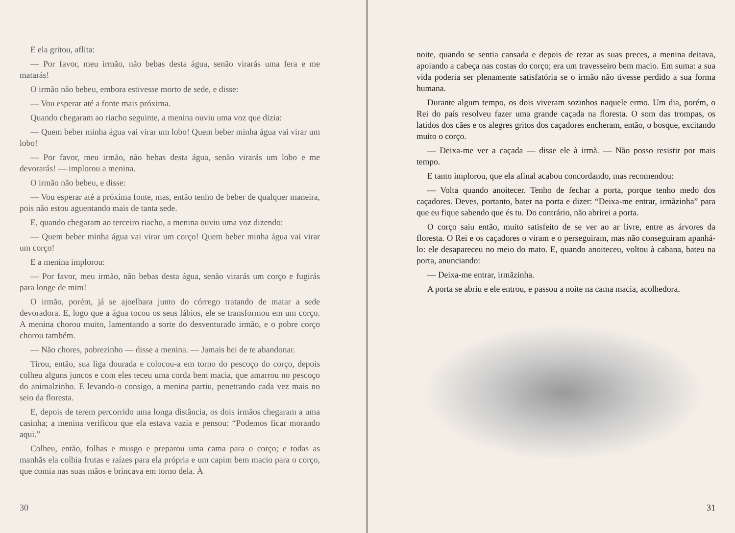E ela gritou, aflita:
— Por favor, meu irmão, não bebas desta água, senão virarás uma fera e me matarás!
O irmão não bebeu, embora estivesse morto de sede, e disse:
— Vou esperar até a fonte mais próxima.
Quando chegaram ao riacho seguinte, a menina ouviu uma voz que dizia:
— Quem beber minha água vai virar um lobo! Quem beber minha água vai virar um lobo!
— Por favor, meu irmão, não bebas desta água, senão virarás um lobo e me devorarás! — implorou a menina.
O irmão não bebeu, e disse:
— Vou esperar até a próxima fonte, mas, então tenho de beber de qualquer maneira, pois não estou aguentando mais de tanta sede.
E, quando chegaram ao terceiro riacho, a menina ouviu uma voz dizendo:
— Quem beber minha água vai virar um corço! Quem beber minha água vai virar um corço!
E a menina implorou:
— Por favor, meu irmão, não bebas desta água, senão virarás um corço e fugirás para longe de mim!
O irmão, porém, já se ajoelhara junto do córrego tratando de matar a sede devoradora. E, logo que a água tocou os seus lábios, ele se transformou em um corço. A menina chorou muito, lamentando a sorte do desventurado irmão, e o pobre corço chorou também.
— Não chores, pobrezinho — disse a menina. — Jamais hei de te abandonar.
Tirou, então, sua liga dourada e colocou-a em torno do pescoço do corço, depois colheu alguns juncos e com eles teceu uma corda bem macia, que amarrou no pescoço do animalzinho. E levando-o consigo, a menina partiu, penetrando cada vez mais no seio da floresta.
E, depois de terem percorrido uma longa distância, os dois irmãos chegaram a uma casinha; a menina verificou que ela estava vazia e pensou: “Podemos ficar morando aqui.”
Colheu, então, folhas e musgo e preparou uma cama para o corço; e todas as manhãs ela colhia frutas e raízes para ela própria e um capim bem macio para o corço, que comia nas suas mãos e brincava em torno dela. À
30
noite, quando se sentia cansada e depois de rezar as suas preces, a menina deitava, apoiando a cabeça nas costas do corço; era um travesseiro bem macio. Em suma: a sua vida poderia ser plenamente satisfatória se o irmão não tivesse perdido a sua forma humana.
Durante algum tempo, os dois viveram sozinhos naquele ermo. Um dia, porém, o Rei do país resolveu fazer uma grande caçada na floresta. O som das trompas, os latidos dos cães e os alegres gritos dos caçadores encheram, então, o bosque, excitando muito o corço.
— Deixa-me ver a caçada — disse ele à irmã. — Não posso resistir por mais tempo.
E tanto implorou, que ela afinal acabou concordando, mas recomendou:
— Volta quando anoitecer. Tenho de fechar a porta, porque tenho medo dos caçadores. Deves, portanto, bater na porta e dizer: “Deixa-me entrar, irmãzinha” para que eu fique sabendo que és tu. Do contrário, não abrirei a porta.
O corço saiu então, muito satisfeito de se ver ao ar livre, entre as árvores da floresta. O Rei e os caçadores o viram e o perseguiram, mas não conseguiram apanhá-lo: ele desapareceu no meio do mato. E, quando anoiteceu, voltou à cabana, bateu na porta, anunciando:
— Deixa-me entrar, irmãzinha.
A porta se abriu e ele entrou, e passou a noite na cama macia, acolhedora.
31